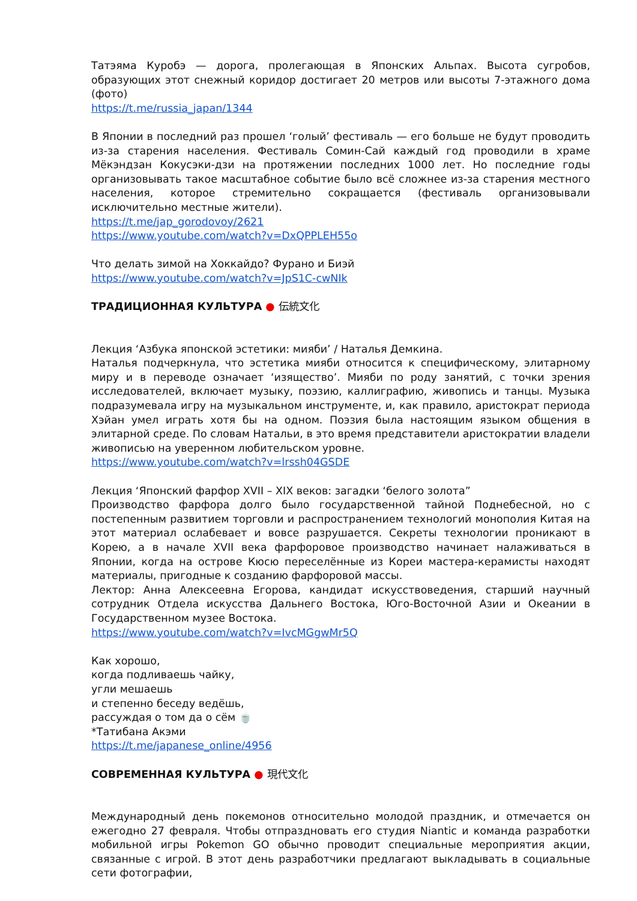Татэяма Куробэ — дорога, пролегающая в Японских Альпах. Высота сугробов, образующих этот снежный коридор достигает 20 метров или высоты 7-этажного дома (фото)
https://t.me/russia_japan/1344
В Японии в последний раз прошел ‘голый’ фестиваль — его больше не будут проводить из-за старения населения. Фестиваль Сомин-Сай каждый год проводили в храме Мёкэндзан Кокусэки-дзи на протяжении последних 1000 лет. Но последние годы организовывать такое масштабное событие было всё сложнее из-за старения местного населения, которое стремительно сокращается (фестиваль организовывали исключительно местные жители).
https://t.me/jap_gorodovoy/2621
https://www.youtube.com/watch?v=DxQPPLEH55o
Что делать зимой на Хоккайдо? Фурано и Биэй
https://www.youtube.com/watch?v=JpS1C-cwNIk
ТРАДИЦИОННАЯ КУЛЬТУРА ● 伝統文化
Лекция ‘Азбука японской эстетики: мияби’ / Наталья Демкина.
Наталья подчеркнула, что эстетика мияби относится к специфическому, элитарному миру и в переводе означает ‘изящество’. Мияби по роду занятий, с точки зрения исследователей, включает музыку, поэзию, каллиграфию, живопись и танцы. Музыка подразумевала игру на музыкальном инструменте, и, как правило, аристократ периода Хэйан умел играть хотя бы на одном. Поэзия была настоящим языком общения в элитарной среде. По словам Натальи, в это время представители аристократии владели живописью на уверенном любительском уровне.
https://www.youtube.com/watch?v=lrssh04GSDE
Лекция ‘Японский фарфор XVII – XIX веков: загадки ‘белого золота”
Производство фарфора долго было государственной тайной Поднебесной, но с постепенным развитием торговли и распространением технологий монополия Китая на этот материал ослабевает и вовсе разрушается. Секреты технологии проникают в Корею, а в начале XVII века фарфоровое производство начинает налаживаться в Японии, когда на острове Кюсю переселённые из Кореи мастера-керамисты находят материалы, пригодные к созданию фарфоровой массы.
Лектор: Анна Алексеевна Егорова, кандидат искусствоведения, старший научный сотрудник Отдела искусства Дальнего Востока, Юго-Восточной Азии и Океании в Государственном музее Востока.
https://www.youtube.com/watch?v=IvcMGgwMr5Q
Как хорошо,
когда подливаешь чайку,
угли мешаешь
и степенно беседу ведёшь,
рассуждая о том да о сём 🍵
*Татибана Акэми
https://t.me/japanese_online/4956
СОВРЕМЕННАЯ КУЛЬТУРА ● 現代文化
Международный день покемонов относительно молодой праздник, и отмечается он ежегодно 27 февраля. Чтобы отпраздновать его студия Niantic и команда разработки мобильной игры Pokemon GO обычно проводит специальные мероприятия акции, связанные с игрой. В этот день разработчики предлагают выкладывать в социальные сети фотографии,